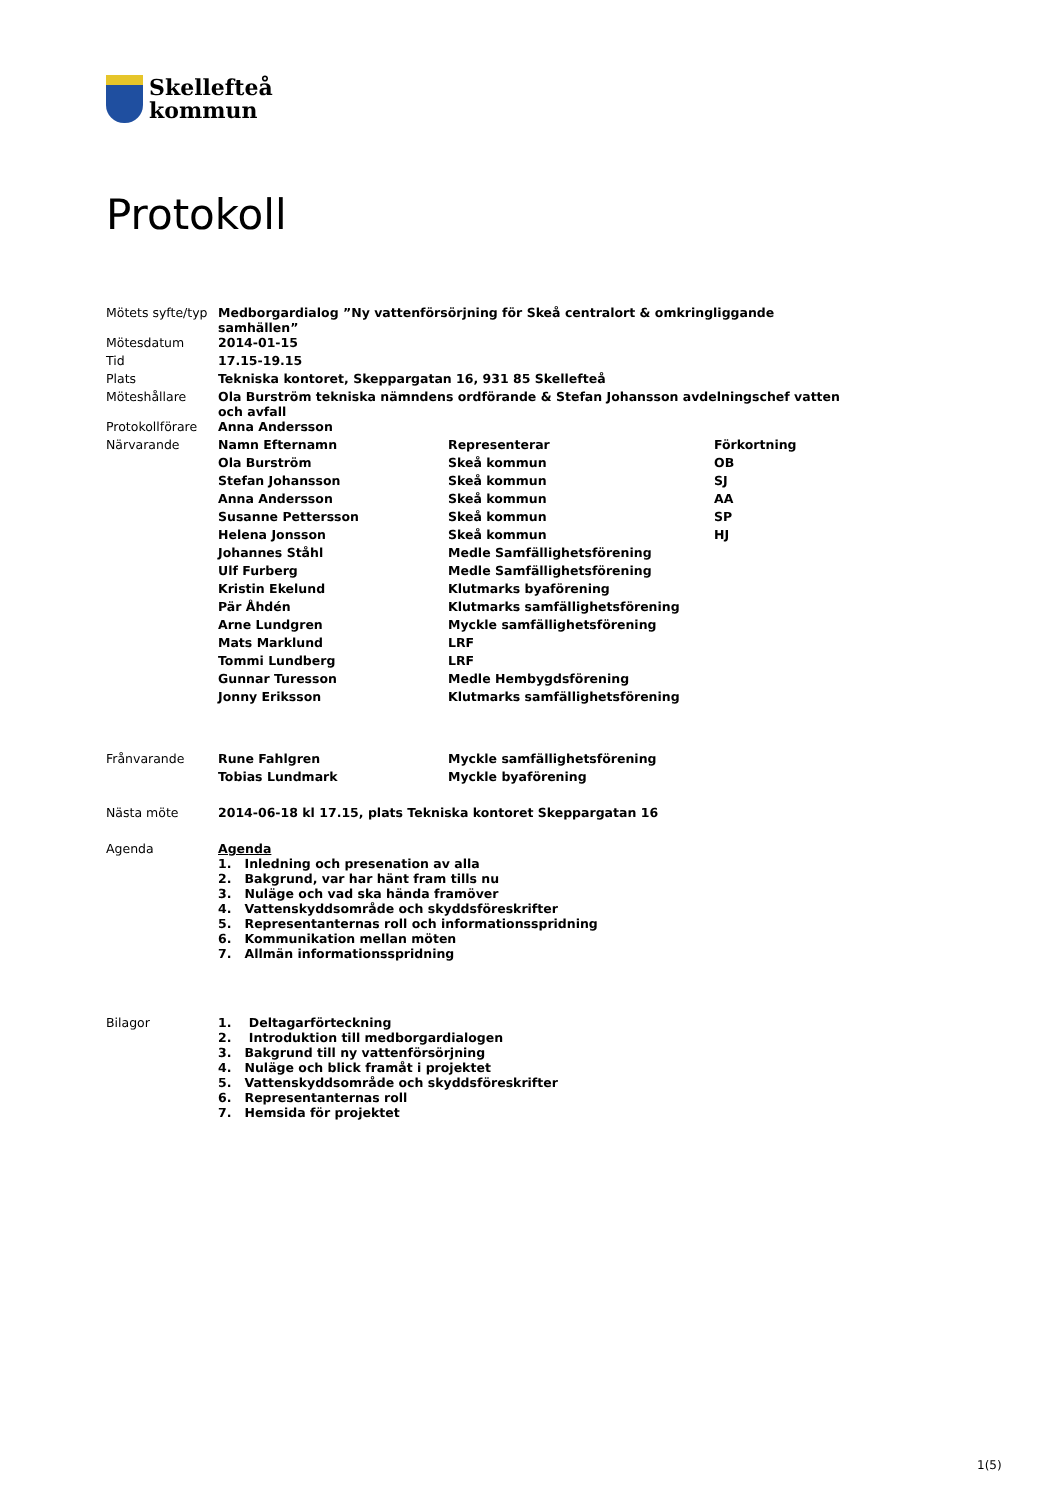Skellefteå
kommun
Protokoll
| Mötets syfte/typ | Medborgardialog ”Ny vattenförsörjning för Skeå centralort & omkringliggande samhällen” | | |
| Mötesdatum | 2014-01-15 | | |
| Tid | 17.15-19.15 | | |
| Plats | Tekniska kontoret, Skeppargatan 16, 931 85 Skellefteå | | |
| Möteshållare | Ola Burström tekniska nämndens ordförande & Stefan Johansson avdelningschef vatten och avfall | | |
| Protokollförare | Anna Andersson | | |
| Närvarande | Namn Efternamn | Representerar | Förkortning |
| | Ola Burström | Skeå kommun | OB |
| | Stefan Johansson | Skeå kommun | SJ |
| | Anna Andersson | Skeå kommun | AA |
| | Susanne Pettersson | Skeå kommun | SP |
| | Helena Jonsson | Skeå kommun | HJ |
| | Johannes Ståhl | Medle Samfällighetsförening | |
| | Ulf Furberg | Medle Samfällighetsförening | |
| | Kristin Ekelund | Klutmarks byaförening | |
| | Pär Åhdén | Klutmarks samfällighetsförening | |
| | Arne Lundgren | Myckle samfällighetsförening | |
| | Mats Marklund | LRF | |
| | Tommi Lundberg | LRF | |
| | Gunnar Turesson | Medle Hembygdsförening | |
| | Jonny Eriksson | Klutmarks samfällighetsförening | |
| Frånvarande | Rune Fahlgren | Myckle samfällighetsförening | |
| | Tobias Lundmark | Myckle byaförening | |
| Nästa möte | 2014-06-18 kl 17.15, plats Tekniska kontoret Skeppargatan 16 | | |
| Agenda | Agenda 1. Inledning och presenation av alla 2. Bakgrund, var har hänt fram tills nu 3. Nuläge och vad ska hända framöver 4. Vattenskyddsområde och skyddsföreskrifter 5. Representanternas roll och informationsspridning 6. Kommunikation mellan möten 7. Allmän informationsspridning | | |
| Bilagor | 1. Deltagarförteckning 2. Introduktion till medborgardialogen 3. Bakgrund till ny vattenförsörjning 4. Nuläge och blick framåt i projektet 5. Vattenskyddsområde och skyddsföreskrifter 6. Representanternas roll 7. Hemsida för projektet | | |
1(5)